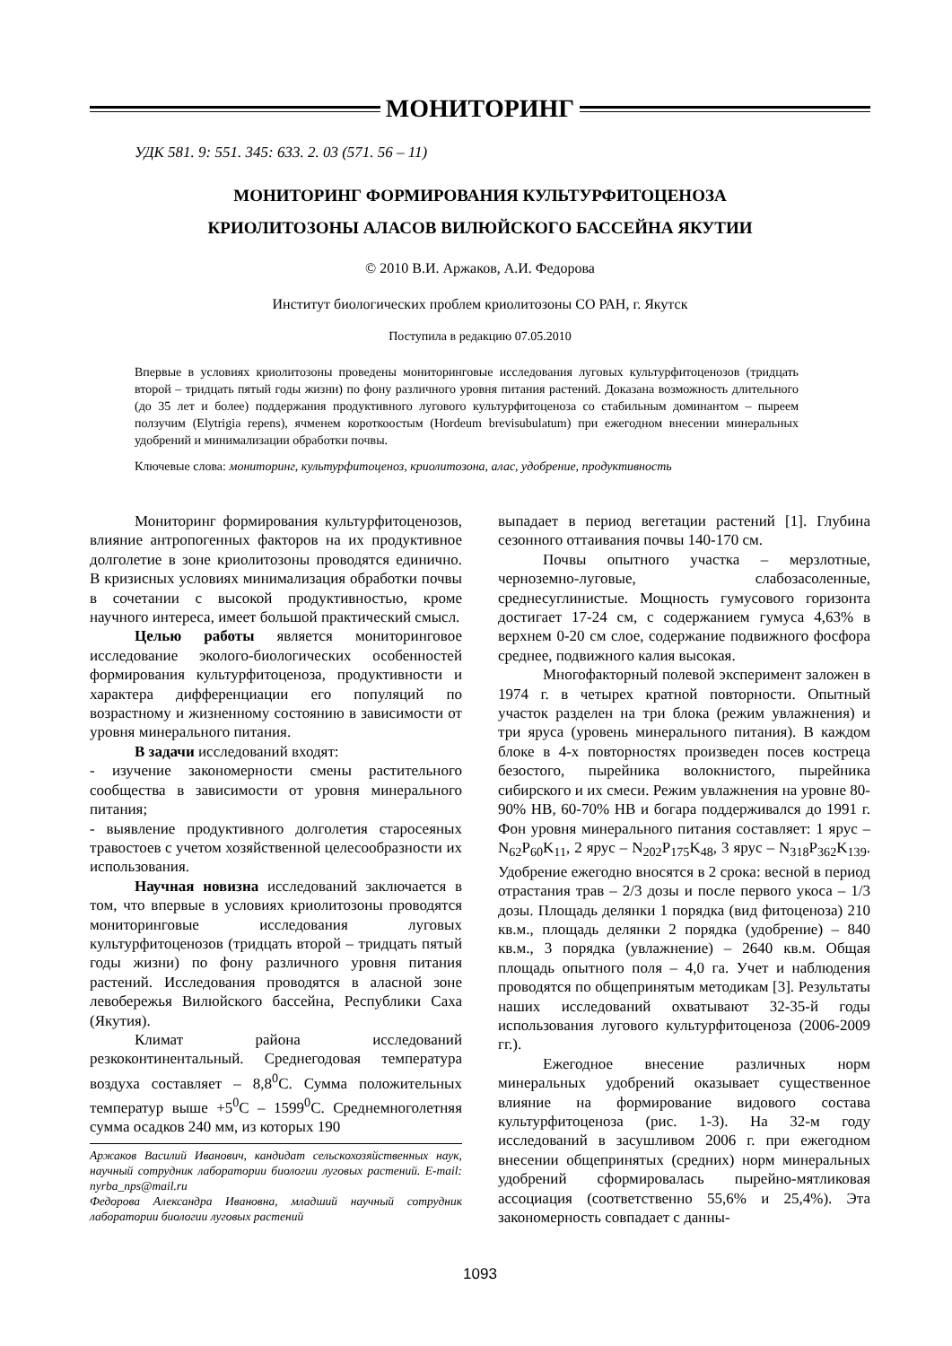МОНИТОРИНГ
УДК 581. 9: 551. 345: 633. 2. 03 (571. 56 – 11)
МОНИТОРИНГ ФОРМИРОВАНИЯ КУЛЬТУРФИТОЦЕНОЗА
КРИОЛИТОЗОНЫ АЛАСОВ ВИЛЮЙСКОГО БАССЕЙНА ЯКУТИИ
© 2010 В.И. Аржаков, А.И. Федорова
Институт биологических проблем криолитозоны СО РАН, г. Якутск
Поступила в редакцию 07.05.2010
Впервые в условиях криолитозоны проведены мониторинговые исследования луговых культурфитоценозов (тридцать второй – тридцать пятый годы жизни) по фону различного уровня питания растений. Доказана возможность длительного (до 35 лет и более) поддержания продуктивного лугового культурфитоценоза со стабильным доминантом – пыреем ползучим (Elytrigia repens), ячменем короткоостым (Hordeum brevisubulatum) при ежегодном внесении минеральных удобрений и минимализации обработки почвы.
Ключевые слова: мониторинг, культурфитоценоз, криолитозона, алас, удобрение, продуктивность
Мониторинг формирования культурфитоценозов, влияние антропогенных факторов на их продуктивное долголетие в зоне криолитозоны проводятся единично. В кризисных условиях минимализация обработки почвы в сочетании с высокой продуктивностью, кроме научного интереса, имеет большой практический смысл.
Целью работы является мониторинговое исследование эколого-биологических особенностей формирования культурфитоценоза, продуктивности и характера дифференциации его популяций по возрастному и жизненному состоянию в зависимости от уровня минерального питания.
В задачи исследований входят:
- изучение закономерности смены растительного сообщества в зависимости от уровня минерального питания;
- выявление продуктивного долголетия старосеяных травостоев с учетом хозяйственной целесообразности их использования.
Научная новизна исследований заключается в том, что впервые в условиях криолитозоны проводятся мониторинговые исследования луговых культурфитоценозов (тридцать второй – тридцать пятый годы жизни) по фону различного уровня питания растений. Исследования проводятся в аласной зоне левобережья Вилюйского бассейна, Республики Саха (Якутия).
Климат района исследований резкоконтинентальный. Среднегодовая температура воздуха составляет – 8,8<sup>0</sup>С. Сумма положительных температур выше +5<sup>0</sup>С – 1599<sup>0</sup>С. Среднемноголетняя сумма осадков 240 мм, из которых 190
Аржаков Василий Иванович, кандидат сельскохозяйственных наук, научный сотрудник лаборатории биологии луговых растений. E-mail: nyrba_nps@mail.ru
Федорова Александра Ивановна, младший научный сотрудник лаборатории биологии луговых растений
выпадает в период вегетации растений [1]. Глубина сезонного оттаивания почвы 140-170 см.
Почвы опытного участка – мерзлотные, черноземно-луговые, слабозасоленные, среднесуглинистые. Мощность гумусового горизонта достигает 17-24 см, с содержанием гумуса 4,63% в верхнем 0-20 см слое, содержание подвижного фосфора среднее, подвижного калия высокая.
Многофакторный полевой эксперимент заложен в 1974 г. в четырех кратной повторности. Опытный участок разделен на три блока (режим увлажнения) и три яруса (уровень минерального питания). В каждом блоке в 4-х повторностях произведен посев костреца безостого, пырейника волокнистого, пырейника сибирского и их смеси. Режим увлажнения на уровне 80-90% НВ, 60-70% НВ и богара поддерживался до 1991 г. Фон уровня минерального питания составляет: 1 ярус – N<sub>62</sub>P<sub>60</sub>K<sub>11</sub>, 2 ярус – N<sub>202</sub>P<sub>175</sub>K<sub>48</sub>, 3 ярус – N<sub>318</sub>P<sub>362</sub>K<sub>139</sub>. Удобрение ежегодно вносятся в 2 срока: весной в период отрастания трав – 2/3 дозы и после первого укоса – 1/3 дозы. Площадь делянки 1 порядка (вид фитоценоза) 210 кв.м., площадь делянки 2 порядка (удобрение) – 840 кв.м., 3 порядка (увлажнение) – 2640 кв.м. Общая площадь опытного поля – 4,0 га. Учет и наблюдения проводятся по общепринятым методикам [3]. Результаты наших исследований охватывают 32-35-й годы использования лугового культурфитоценоза (2006-2009 гг.).
Ежегодное внесение различных норм минеральных удобрений оказывает существенное влияние на формирование видового состава культурфитоценоза (рис. 1-3). На 32-м году исследований в засушливом 2006 г. при ежегодном внесении общепринятых (средних) норм минеральных удобрений сформировалась пырейно-мятликовая ассоциация (соответственно 55,6% и 25,4%). Эта закономерность совпадает с данны-
1093